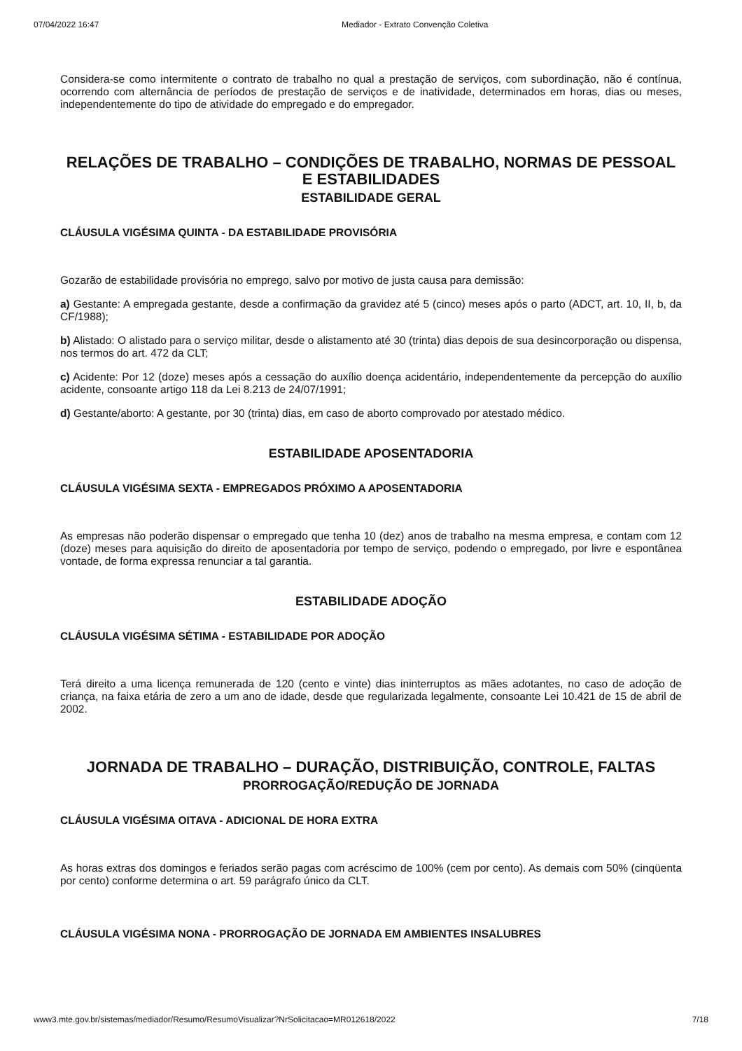07/04/2022 16:47 Mediador - Extrato Convenção Coletiva
Considera-se como intermitente o contrato de trabalho no qual a prestação de serviços, com subordinação, não é contínua, ocorrendo com alternância de períodos de prestação de serviços e de inatividade, determinados em horas, dias ou meses, independentemente do tipo de atividade do empregado e do empregador.
RELAÇÕES DE TRABALHO – CONDIÇÕES DE TRABALHO, NORMAS DE PESSOAL E ESTABILIDADES
ESTABILIDADE GERAL
CLÁUSULA VIGÉSIMA QUINTA - DA ESTABILIDADE PROVISÓRIA
Gozarão de estabilidade provisória no emprego, salvo por motivo de justa causa para demissão:
a) Gestante: A empregada gestante, desde a confirmação da gravidez até 5 (cinco) meses após o parto (ADCT, art. 10, II, b, da CF/1988);
b) Alistado: O alistado para o serviço militar, desde o alistamento até 30 (trinta) dias depois de sua desincorporação ou dispensa, nos termos do art. 472 da CLT;
c) Acidente: Por 12 (doze) meses após a cessação do auxílio doença acidentário, independentemente da percepção do auxílio acidente, consoante artigo 118 da Lei 8.213 de 24/07/1991;
d) Gestante/aborto: A gestante, por 30 (trinta) dias, em caso de aborto comprovado por atestado médico.
ESTABILIDADE APOSENTADORIA
CLÁUSULA VIGÉSIMA SEXTA - EMPREGADOS PRÓXIMO A APOSENTADORIA
As empresas não poderão dispensar o empregado que tenha 10 (dez) anos de trabalho na mesma empresa, e contam com 12 (doze) meses para aquisição do direito de aposentadoria por tempo de serviço, podendo o empregado, por livre e espontânea vontade, de forma expressa renunciar a tal garantia.
ESTABILIDADE ADOÇÃO
CLÁUSULA VIGÉSIMA SÉTIMA - ESTABILIDADE POR ADOÇÃO
Terá direito a uma licença remunerada de 120 (cento e vinte) dias ininterruptos as mães adotantes, no caso de adoção de criança, na faixa etária de zero a um ano de idade, desde que regularizada legalmente, consoante Lei 10.421 de 15 de abril de 2002.
JORNADA DE TRABALHO – DURAÇÃO, DISTRIBUIÇÃO, CONTROLE, FALTAS
PRORROGAÇÃO/REDUÇÃO DE JORNADA
CLÁUSULA VIGÉSIMA OITAVA - ADICIONAL DE HORA EXTRA
As horas extras dos domingos e feriados serão pagas com acréscimo de 100% (cem por cento). As demais com 50% (cinqüenta por cento) conforme determina o art. 59 parágrafo único da CLT.
CLÁUSULA VIGÉSIMA NONA - PRORROGAÇÃO DE JORNADA EM AMBIENTES INSALUBRES
www3.mte.gov.br/sistemas/mediador/Resumo/ResumoVisualizar?NrSolicitacao=MR012618/2022 7/18